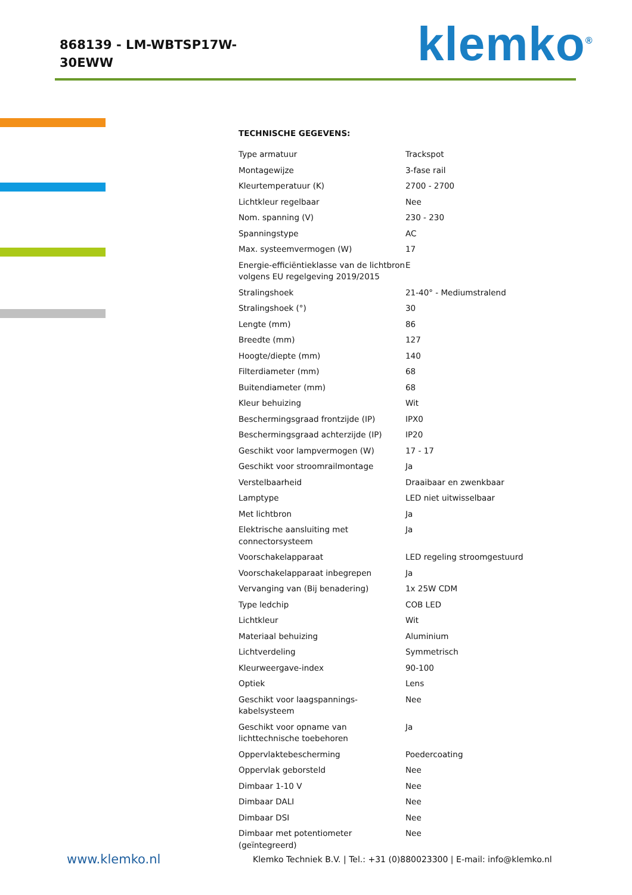868139 - LM-WBTSP17W-
30EWW
klemko<sup>®</sup>
TECHNISCHE GEGEVENS:
| Type armatuur | Trackspot |
| Montagewijze | 3-fase rail |
| Kleurtemperatuur (K) | 2700 - 2700 |
| Lichtkleur regelbaar | Nee |
| Nom. spanning (V) | 230 - 230 |
| Spanningstype | AC |
| Max. systeemvermogen (W) | 17 |
| Energie-efficiëntieklasse van de lichtbron volgens EU regelgeving 2019/2015 | E |
| Stralingshoek | 21-40° - Mediumstralend |
| Stralingshoek (°) | 30 |
| Lengte (mm) | 86 |
| Breedte (mm) | 127 |
| Hoogte/diepte (mm) | 140 |
| Filterdiameter (mm) | 68 |
| Buitendiameter (mm) | 68 |
| Kleur behuizing | Wit |
| Beschermingsgraad frontzijde (IP) | IPX0 |
| Beschermingsgraad achterzijde (IP) | IP20 |
| Geschikt voor lampvermogen (W) | 17 - 17 |
| Geschikt voor stroomrailmontage | Ja |
| Verstelbaarheid | Draaibaar en zwenkbaar |
| Lamptype | LED niet uitwisselbaar |
| Met lichtbron | Ja |
| Elektrische aansluiting met connectorsysteem | Ja |
| Voorschakelapparaat | LED regeling stroomgestuurd |
| Voorschakelapparaat inbegrepen | Ja |
| Vervanging van (Bij benadering) | 1x 25W CDM |
| Type ledchip | COB LED |
| Lichtkleur | Wit |
| Materiaal behuizing | Aluminium |
| Lichtverdeling | Symmetrisch |
| Kleurweergave-index | 90-100 |
| Optiek | Lens |
| Geschikt voor laagspannings-kabelsysteem | Nee |
| Geschikt voor opname van lichttechnische toebehoren | Ja |
| Oppervlaktebescherming | Poedercoating |
| Oppervlak geborsteld | Nee |
| Dimbaar 1-10 V | Nee |
| Dimbaar DALI | Nee |
| Dimbaar DSI | Nee |
| Dimbaar met potentiometer (geïntegreerd) | Nee |
www.klemko.nl
Klemko Techniek B.V. | Tel.: +31 (0)880023300 | E-mail: info@klemko.nl